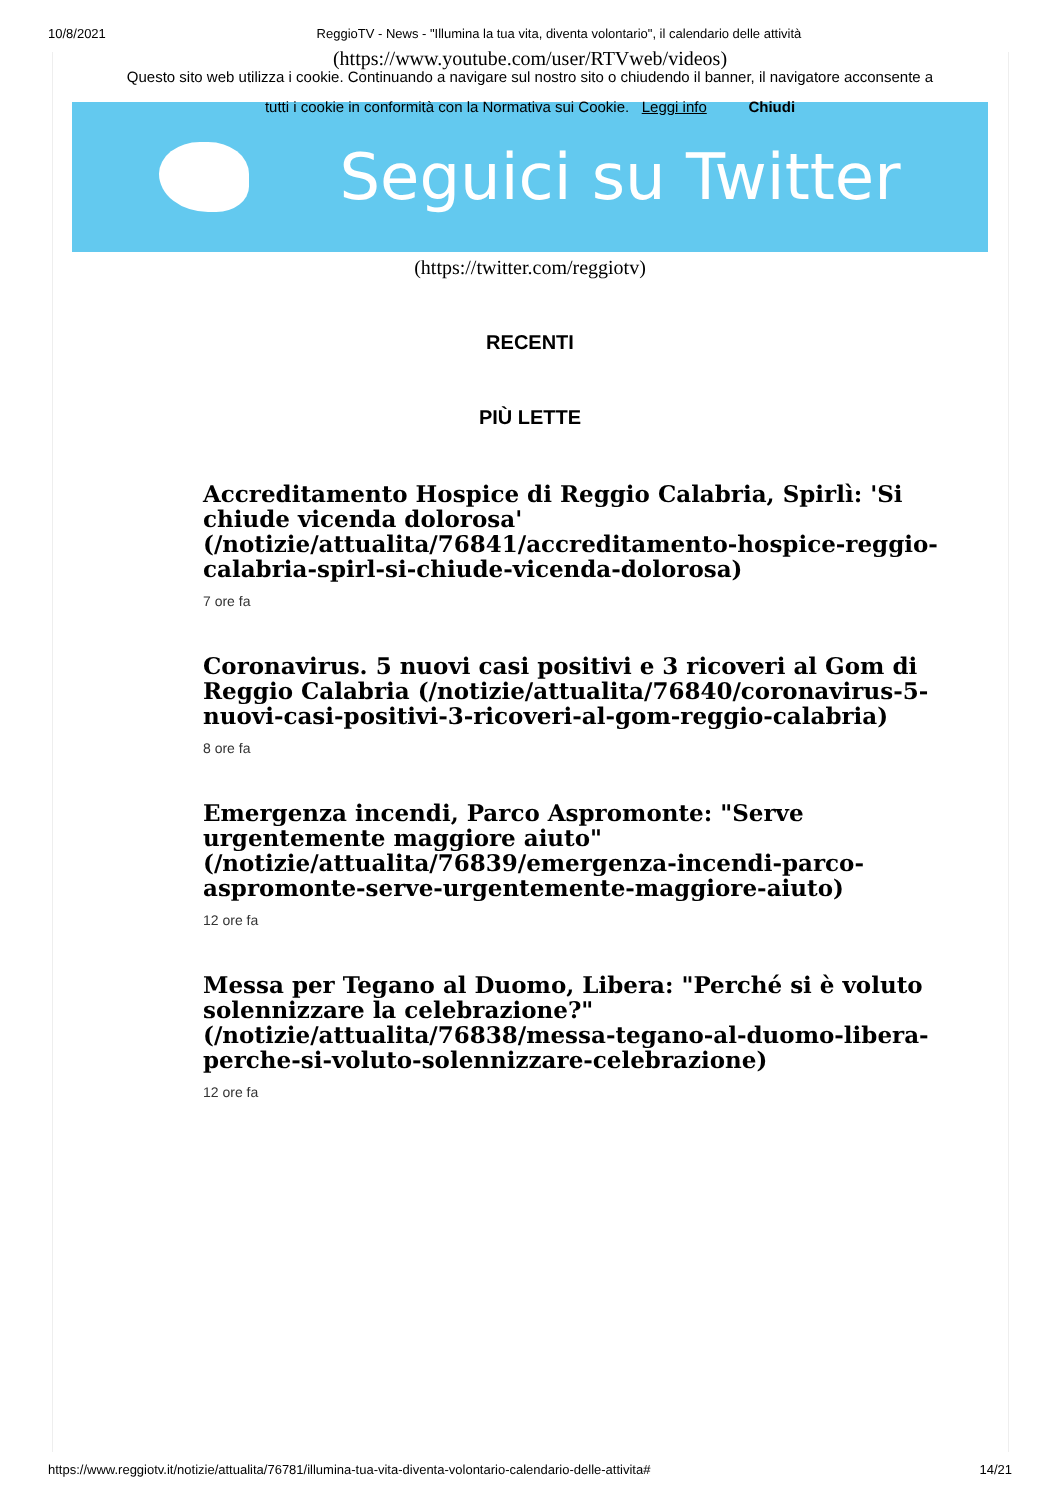10/8/2021 ReggioTV - News - "Illumina la tua vita, diventa volontario", il calendario delle attività
(https://www.youtube.com/user/RTVweb/videos)
Questo sito web utilizza i cookie. Continuando a navigare sul nostro sito o chiudendo il banner, il navigatore acconsente a
tutti i cookie in conformità con la Normativa sui Cookie. Leggi info Chiudi
Seguici su Twitter
(https://twitter.com/reggiotv)
RECENTI
PIÙ LETTE
Accreditamento Hospice di Reggio Calabria, Spirlì: 'Si chiude vicenda dolorosa' (/notizie/attualita/76841/accreditamento-hospice-reggio-calabria-spirl-si-chiude-vicenda-dolorosa)
7 ore fa
Coronavirus. 5 nuovi casi positivi e 3 ricoveri al Gom di Reggio Calabria (/notizie/attualita/76840/coronavirus-5-nuovi-casi-positivi-3-ricoveri-al-gom-reggio-calabria)
8 ore fa
Emergenza incendi, Parco Aspromonte: "Serve urgentemente maggiore aiuto" (/notizie/attualita/76839/emergenza-incendi-parco-aspromonte-serve-urgentemente-maggiore-aiuto)
12 ore fa
Messa per Tegano al Duomo, Libera: "Perché si è voluto solennizzare la celebrazione?" (/notizie/attualita/76838/messa-tegano-al-duomo-libera-perche-si-voluto-solennizzare-celebrazione)
12 ore fa
https://www.reggiotv.it/notizie/attualita/76781/illumina-tua-vita-diventa-volontario-calendario-delle-attivita# 14/21